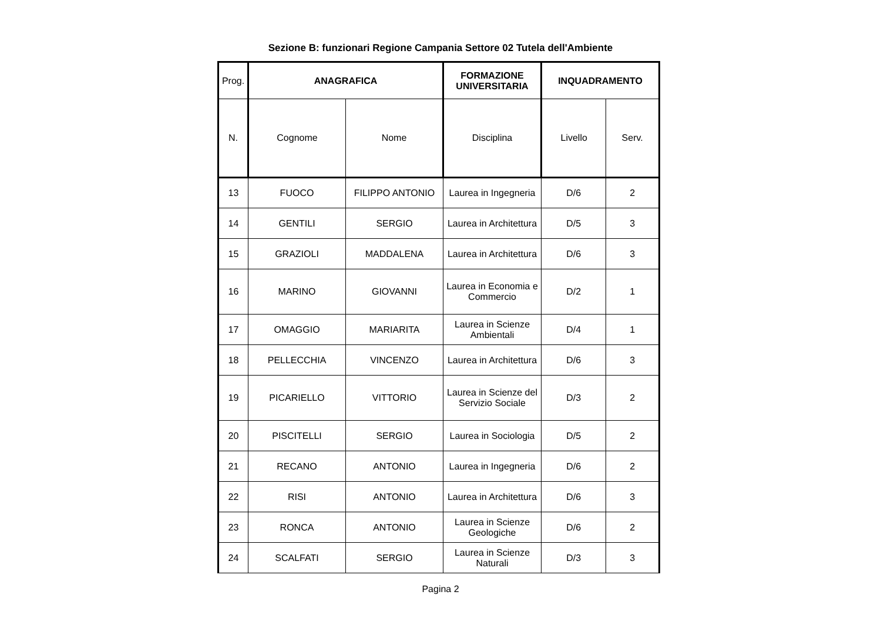Sezione B: funzionari Regione Campania Settore 02 Tutela dell'Ambiente
| Prog. | ANAGRAFICA | | FORMAZIONE UNIVERSITARIA | INQUADRAMENTO | |
| N. | Cognome | Nome | Disciplina | Livello | Serv. |
| 13 | FUOCO | FILIPPO ANTONIO | Laurea in Ingegneria | D/6 | 2 |
| 14 | GENTILI | SERGIO | Laurea in Architettura | D/5 | 3 |
| 15 | GRAZIOLI | MADDALENA | Laurea in Architettura | D/6 | 3 |
| 16 | MARINO | GIOVANNI | Laurea in Economia e Commercio | D/2 | 1 |
| 17 | OMAGGIO | MARIARITA | Laurea in Scienze Ambientali | D/4 | 1 |
| 18 | PELLECCHIA | VINCENZO | Laurea in Architettura | D/6 | 3 |
| 19 | PICARIELLO | VITTORIO | Laurea in Scienze del Servizio Sociale | D/3 | 2 |
| 20 | PISCITELLI | SERGIO | Laurea in Sociologia | D/5 | 2 |
| 21 | RECANO | ANTONIO | Laurea in Ingegneria | D/6 | 2 |
| 22 | RISI | ANTONIO | Laurea in Architettura | D/6 | 3 |
| 23 | RONCA | ANTONIO | Laurea in Scienze Geologiche | D/6 | 2 |
| 24 | SCALFATI | SERGIO | Laurea in Scienze Naturali | D/3 | 3 |
Pagina 2